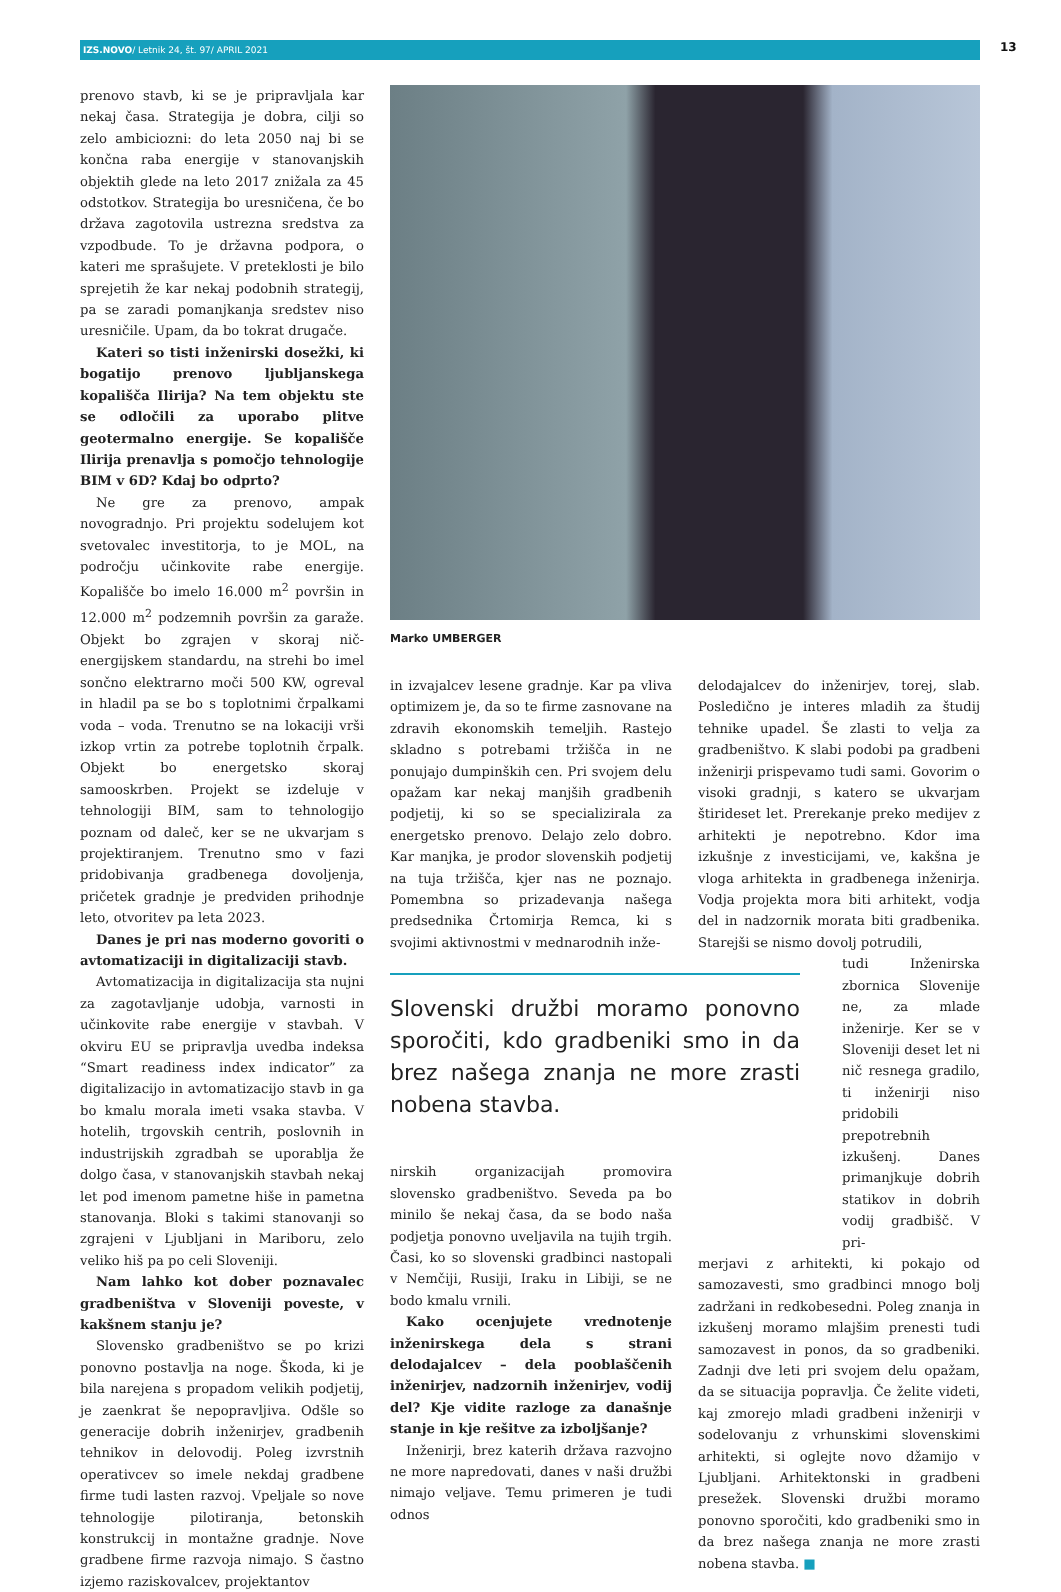IZS.NOVO/ Letnik 24, št. 97/ APRIL 2021 13
prenovo stavb, ki se je pripravljala kar nekaj časa. Strategija je dobra, cilji so zelo ambiciozni: do leta 2050 naj bi se končna raba energije v stanovanjskih objektih glede na leto 2017 znižala za 45 odstotkov. Strategija bo uresničena, če bo država zagotovila ustrezna sredstva za vzpodbude. To je državna podpora, o kateri me sprašujete. V preteklosti je bilo sprejetih že kar nekaj podobnih strategij, pa se zaradi pomanjkanja sredstev niso uresničile. Upam, da bo tokrat drugače.
Kateri so tisti inženirski dosežki, ki bogatijo prenovo ljubljanskega kopališča Ilirija? Na tem objektu ste se odločili za uporabo plitve geotermalno energije. Se kopališče Ilirija prenavlja s pomočjo tehnologije BIM v 6D? Kdaj bo odprto?
Ne gre za prenovo, ampak novogradnjo. Pri projektu sodelujem kot svetovalec investitorja, to je MOL, na področju učinkovite rabe energije. Kopališče bo imelo 16.000 m<sup>2</sup> površin in 12.000 m<sup>2</sup> podzemnih površin za garaže. Objekt bo zgrajen v skoraj nič-energijskem standardu, na strehi bo imel sončno elektrarno moči 500 KW, ogreval in hladil pa se bo s toplotnimi črpalkami voda – voda. Trenutno se na lokaciji vrši izkop vrtin za potrebe toplotnih črpalk. Objekt bo energetsko skoraj samooskrben. Projekt se izdeluje v tehnologiji BIM, sam to tehnologijo poznam od daleč, ker se ne ukvarjam s projektiranjem. Trenutno smo v fazi pridobivanja gradbenega dovoljenja, pričetek gradnje je predviden prihodnje leto, otvoritev pa leta 2023.
Danes je pri nas moderno govoriti o avtomatizaciji in digitalizaciji stavb.
Avtomatizacija in digitalizacija sta nujni za zagotavljanje udobja, varnosti in učinkovite rabe energije v stavbah. V okviru EU se pripravlja uvedba indeksa “Smart readiness index indicator” za digitalizacijo in avtomatizacijo stavb in ga bo kmalu morala imeti vsaka stavba. V hotelih, trgovskih centrih, poslovnih in industrijskih zgradbah se uporablja že dolgo časa, v stanovanjskih stavbah nekaj let pod imenom pametne hiše in pametna stanovanja. Bloki s takimi stanovanji so zgrajeni v Ljubljani in Mariboru, zelo veliko hiš pa po celi Sloveniji.
Nam lahko kot dober poznavalec gradbeništva v Sloveniji poveste, v kakšnem stanju je?
Slovensko gradbeništvo se po krizi ponovno postavlja na noge. Škoda, ki je bila narejena s propadom velikih podjetij, je zaenkrat še nepopravljiva. Odšle so generacije dobrih inženirjev, gradbenih tehnikov in delovodij. Poleg izvrstnih operativcev so imele nekdaj gradbene firme tudi lasten razvoj. Vpeljale so nove tehnologije pilotiranja, betonskih konstrukcij in montažne gradnje. Nove gradbene firme razvoja nimajo. S častno izjemo raziskovalcev, projektantov
Marko UMBERGER
in izvajalcev lesene gradnje. Kar pa vliva optimizem je, da so te firme zasnovane na zdravih ekonomskih temeljih. Rastejo skladno s potrebami tržišča in ne ponujajo dumpinških cen. Pri svojem delu opažam kar nekaj manjših gradbenih podjetij, ki so se specializirala za energetsko prenovo. Delajo zelo dobro. Kar manjka, je prodor slovenskih podjetij na tuja tržišča, kjer nas ne poznajo. Pomembna so prizadevanja našega predsednika Črtomirja Remca, ki s svojimi aktivnostmi v mednarodnih inže-
Slovenski družbi moramo ponovno sporočiti, kdo gradbeniki smo in da brez našega znanja ne more zrasti nobena stavba.
nirskih organizacijah promovira slovensko gradbeništvo. Seveda pa bo minilo še nekaj časa, da se bodo naša podjetja ponovno uveljavila na tujih trgih. Časi, ko so slovenski gradbinci nastopali v Nemčiji, Rusiji, Iraku in Libiji, se ne bodo kmalu vrnili.
Kako ocenjujete vrednotenje inženirskega dela s strani delodajalcev – dela pooblaščenih inženirjev, nadzornih inženirjev, vodij del? Kje vidite razloge za današnje stanje in kje rešitve za izboljšanje?
Inženirji, brez katerih država razvojno ne more napredovati, danes v naši družbi nimajo veljave. Temu primeren je tudi odnos
delodajalcev do inženirjev, torej, slab. Posledično je interes mladih za študij tehnike upadel. Še zlasti to velja za gradbeništvo. K slabi podobi pa gradbeni inženirji prispevamo tudi sami. Govorim o visoki gradnji, s katero se ukvarjam štirideset let. Prerekanje preko medijev z arhitekti je nepotrebno. Kdor ima izkušnje z investicijami, ve, kakšna je vloga arhitekta in gradbenega inženirja. Vodja projekta mora biti arhitekt, vodja del in nadzornik morata biti gradbenika. Starejši se nismo dovolj potrudili,
tudi Inženirska zbornica Slovenije ne, za mlade inženirje. Ker se v Sloveniji deset let ni nič resnega gradilo, ti inženirji niso pridobili prepotrebnih izkušenj. Danes primanjkuje dobrih statikov in dobrih vodij gradbišč. V pri-
merjavi z arhitekti, ki pokajo od samozavesti, smo gradbinci mnogo bolj zadržani in redkobesedni. Poleg znanja in izkušenj moramo mlajšim prenesti tudi samozavest in ponos, da so gradbeniki. Zadnji dve leti pri svojem delu opažam, da se situacija popravlja. Če želite videti, kaj zmorejo mladi gradbeni inženirji v sodelovanju z vrhunskimi slovenskimi arhitekti, si oglejte novo džamijo v Ljubljani. Arhitektonski in gradbeni presežek. Slovenski družbi moramo ponovno sporočiti, kdo gradbeniki smo in da brez našega znanja ne more zrasti nobena stavba. ■